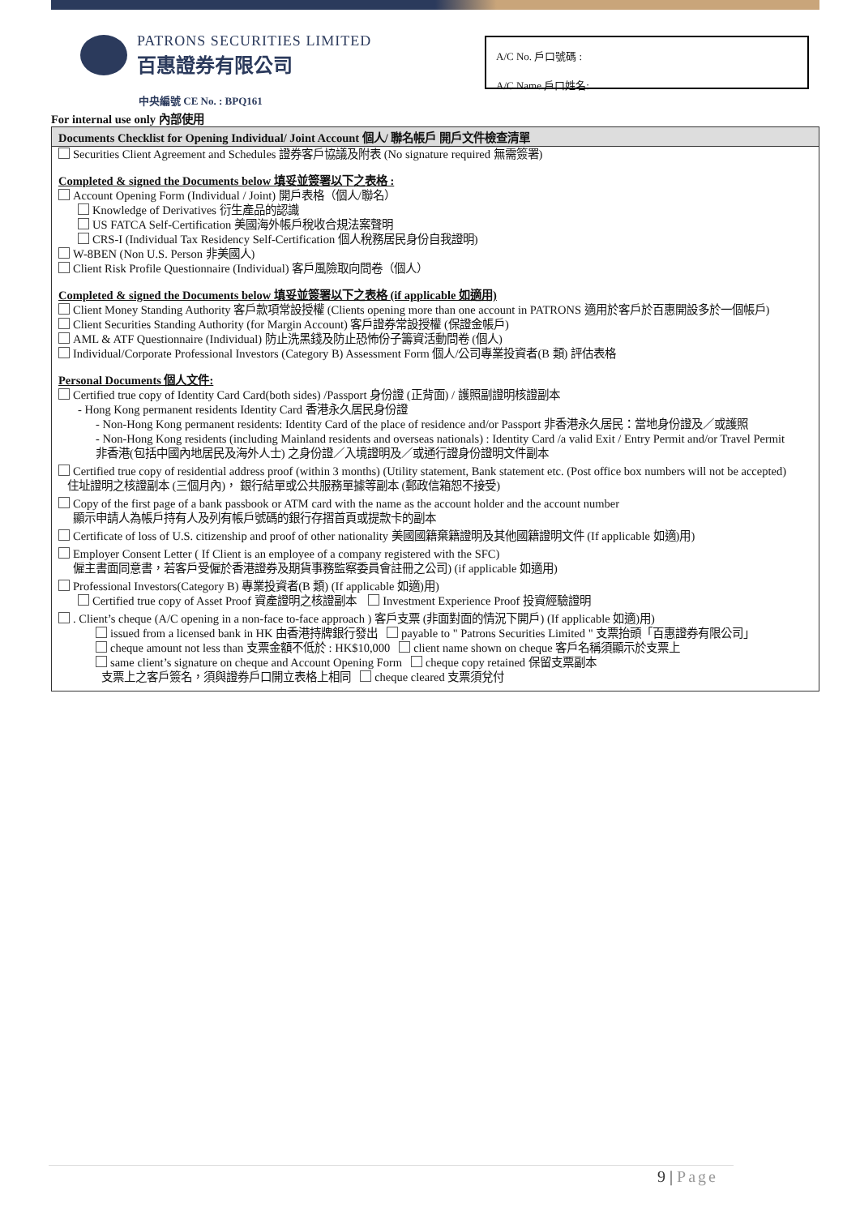PATRONS SECURITIES LIMITED
百惠證券有限公司
A/C No. 戶口號碼 :
A/C Name 戶口姓名:
中央編號 CE No. : BPQ161
For internal use only 內部使用
Documents Checklist for Opening Individual/ Joint Account 個人/ 聯名帳戶 開戶文件檢查清單
Securities Client Agreement and Schedules 證券客戶協議及附表 (No signature required 無需簽署)
Completed & signed the Documents below 填妥並簽署以下之表格 :
Account Opening Form (Individual / Joint) 開戶表格（個人/聯名）
Knowledge of Derivatives 衍生產品的認識
US FATCA Self-Certification 美國海外帳戶稅收合規法案聲明
CRS-I (Individual Tax Residency Self-Certification 個人稅務居民身份自我證明)
W-8BEN (Non U.S. Person 非美國人)
Client Risk Profile Questionnaire (Individual) 客戶風險取向問卷（個人）
Completed & signed the Documents below 填妥並簽署以下之表格 (if applicable 如適用)
Client Money Standing Authority 客戶款項常設授權 (Clients opening more than one account in PATRONS 適用於客戶於百惠開設多於一個帳戶)
Client Securities Standing Authority (for Margin Account) 客戶證券常設授權 (保證金帳戶)
AML & ATF Questionnaire (Individual) 防止洗黑錢及防止恐怖份子籌資活動問卷 (個人)
Individual/Corporate Professional Investors (Category B) Assessment Form 個人/公司專業投資者(B 類) 評估表格
Personal Documents 個人文件:
Certified true copy of Identity Card Card(both sides) /Passport 身份證 (正背面) / 護照副證明核證副本
- Hong Kong permanent residents Identity Card 香港永久居民身份證
- Non-Hong Kong permanent residents: Identity Card of the place of residence and/or Passport 非香港永久居民：當地身份證及／或護照
- Non-Hong Kong residents (including Mainland residents and overseas nationals) : Identity Card /a valid Exit / Entry Permit and/or Travel Permit
非香港(包括中國內地居民及海外人士) 之身份證／入境證明及／或通行證身份證明文件副本
Certified true copy of residential address proof (within 3 months) (Utility statement, Bank statement etc. (Post office box numbers will not be accepted)
住址證明之核證副本 (三個月內)， 銀行結單或公共服務單據等副本 (郵政信箱恕不接受)
Copy of the first page of a bank passbook or ATM card with the name as the account holder and the account number
顯示申請人為帳戶持有人及列有帳戶號碼的銀行存摺首頁或提款卡的副本
Certificate of loss of U.S. citizenship and proof of other nationality 美國國籍棄籍證明及其他國籍證明文件 (If applicable 如適)用)
Employer Consent Letter ( If Client is an employee of a company registered with the SFC)
僱主書面同意書，若客戶受僱於香港證券及期貨事務監察委員會註冊之公司) (if applicable 如適用)
Professional Investors(Category B) 專業投資者(B 類) (If applicable 如適)用)
Certified true copy of Asset Proof 資產證明之核證副本 Investment Experience Proof 投資經驗證明
. Client’s cheque (A/C opening in a non-face to-face approach ) 客戶支票 (非面對面的情況下開戶) (If applicable 如適)用)
issued from a licensed bank in HK 由香港持牌銀行發出 payable to " Patrons Securities Limited " 支票抬頭「百惠證券有限公司」
cheque amount not less than 支票金額不低於 : HK$10,000 client name shown on cheque 客戶名稱須顯示於支票上
same client’s signature on cheque and Account Opening Form cheque copy retained 保留支票副本
支票上之客戶簽名，須與證券戶口開立表格上相同 cheque cleared 支票須兌付
9 | Page